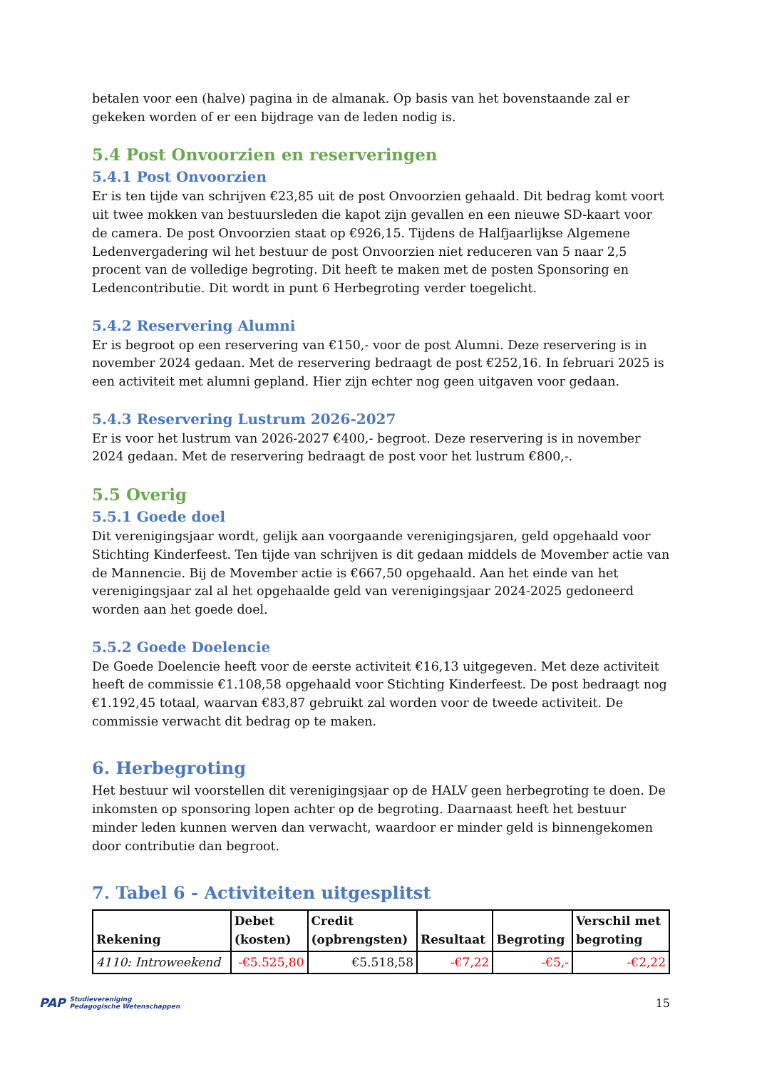betalen voor een (halve) pagina in de almanak. Op basis van het bovenstaande zal er gekeken worden of er een bijdrage van de leden nodig is.
5.4 Post Onvoorzien en reserveringen
5.4.1 Post Onvoorzien
Er is ten tijde van schrijven €23,85 uit de post Onvoorzien gehaald. Dit bedrag komt voort uit twee mokken van bestuursleden die kapot zijn gevallen en een nieuwe SD-kaart voor de camera. De post Onvoorzien staat op €926,15. Tijdens de Halfjaarlijkse Algemene Ledenvergadering wil het bestuur de post Onvoorzien niet reduceren van 5 naar 2,5 procent van de volledige begroting. Dit heeft te maken met de posten Sponsoring en Ledencontributie. Dit wordt in punt 6 Herbegroting verder toegelicht.
5.4.2 Reservering Alumni
Er is begroot op een reservering van €150,- voor de post Alumni. Deze reservering is in november 2024 gedaan. Met de reservering bedraagt de post €252,16. In februari 2025 is een activiteit met alumni gepland. Hier zijn echter nog geen uitgaven voor gedaan.
5.4.3 Reservering Lustrum 2026-2027
Er is voor het lustrum van 2026-2027 €400,- begroot. Deze reservering is in november 2024 gedaan. Met de reservering bedraagt de post voor het lustrum €800,-.
5.5 Overig
5.5.1 Goede doel
Dit verenigingsjaar wordt, gelijk aan voorgaande verenigingsjaren, geld opgehaald voor Stichting Kinderfeest. Ten tijde van schrijven is dit gedaan middels de Movember actie van de Mannencie. Bij de Movember actie is €667,50 opgehaald. Aan het einde van het verenigingsjaar zal al het opgehaalde geld van verenigingsjaar 2024-2025 gedoneerd worden aan het goede doel.
5.5.2 Goede Doelencie
De Goede Doelencie heeft voor de eerste activiteit €16,13 uitgegeven. Met deze activiteit heeft de commissie €1.108,58 opgehaald voor Stichting Kinderfeest. De post bedraagt nog €1.192,45 totaal, waarvan €83,87 gebruikt zal worden voor de tweede activiteit. De commissie verwacht dit bedrag op te maken.
6. Herbegroting
Het bestuur wil voorstellen dit verenigingsjaar op de HALV geen herbegroting te doen. De inkomsten op sponsoring lopen achter op de begroting. Daarnaast heeft het bestuur minder leden kunnen werven dan verwacht, waardoor er minder geld is binnengekomen door contributie dan begroot.
7. Tabel 6 - Activiteiten uitgesplitst
| Rekening | Debet (kosten) | Credit (opbrengsten) | Resultaat | Begroting | Verschil met begroting |
| --- | --- | --- | --- | --- | --- |
| 4110: Introweekend | -€5.525,80 | €5.518,58 | -€7,22 | -€5,- | -€2,22 |
PAP Studievereniging
Pedagogische Wetenschappen
15